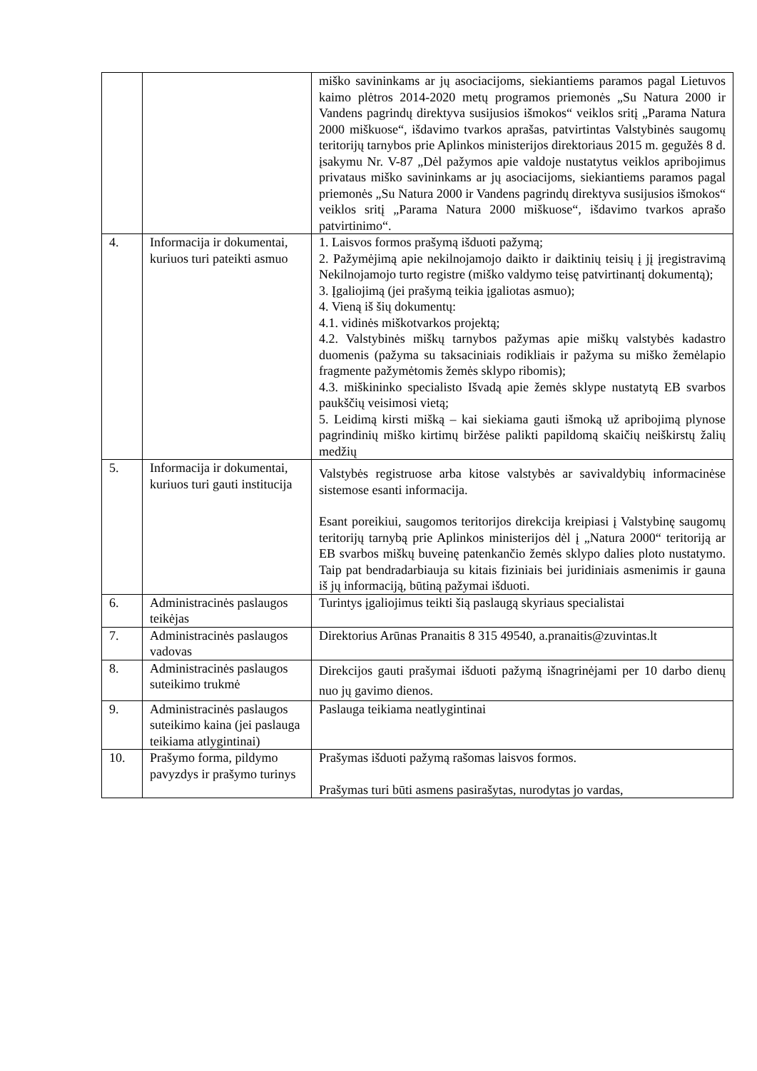| | | miško savininkams ar jų asociacijoms, siekiantiems paramos pagal Lietuvos kaimo plėtros 2014-2020 metų programos priemonės „Su Natura 2000 ir Vandens pagrindų direktyva susijusios išmokos“ veiklos sritį „Parama Natura 2000 miškuose“, išdavimo tvarkos aprašas, patvirtintas Valstybinės saugomų teritorijų tarnybos prie Aplinkos ministerijos direktoriaus 2015 m. gegužės 8 d. įsakymu Nr. V-87 „Dėl pažymos apie valdoje nustatytus veiklos apribojimus privataus miško savininkams ar jų asociacijoms, siekiantiems paramos pagal priemonės „Su Natura 2000 ir Vandens pagrindų direktyva susijusios išmokos“ veiklos sritį „Parama Natura 2000 miškuose“, išdavimo tvarkos aprašo patvirtinimo“. |
| 4. | Informacija ir dokumentai, kuriuos turi pateikti asmuo | 1. Laisvos formos prašymą išduoti pažymą; 2. Pažymėjimą apie nekilnojamojo daikto ir daiktinių teisių į jį įregistravimą Nekilnojamojo turto registre (miško valdymo teisę patvirtinantį dokumentą); 3. Įgaliojimą (jei prašymą teikia įgaliotas asmuo); 4. Vieną iš šių dokumentų: 4.1. vidinės miškotvarkos projektą; 4.2. Valstybinės miškų tarnybos pažymas apie miškų valstybės kadastro duomenis (pažyma su taksaciniais rodikliais ir pažyma su miško žemėlapio fragmente pažymėtomis žemės sklypo ribomis); 4.3. miškininko specialisto Išvadą apie žemės sklype nustatytą EB svarbos paukščių veisimosi vietą; 5. Leidimą kirsti mišką – kai siekiama gauti išmoką už apribojimą plynose pagrindinių miško kirtimų biržėse palikti papildomą skaičių neiškirstų žalių medžių |
| 5. | Informacija ir dokumentai, kuriuos turi gauti institucija | Valstybės registruose arba kitose valstybės ar savivaldybių informacinėse sistemose esanti informacija. Esant poreikiui, saugomos teritorijos direkcija kreipiasi į Valstybinę saugomų teritorijų tarnybą prie Aplinkos ministerijos dėl į „Natura 2000“ teritoriją ar EB svarbos miškų buveinę patenkančio žemės sklypo dalies ploto nustatymo. Taip pat bendradarbiauja su kitais fiziniais bei juridiniais asmenimis ir gauna iš jų informaciją, būtiną pažymai išduoti. |
| 6. | Administracinės paslaugos teikėjas | Turintys įgaliojimus teikti šią paslaugą skyriaus specialistai |
| 7. | Administracinės paslaugos vadovas | Direktorius Arūnas Pranaitis 8 315 49540, a.pranaitis@zuvintas.lt |
| 8. | Administracinės paslaugos suteikimo trukmė | Direkcijos gauti prašymai išduoti pažymą išnagrinėjami per 10 darbo dienų nuo jų gavimo dienos. |
| 9. | Administracinės paslaugos suteikimo kaina (jei paslauga teikiama atlygintinai) | Paslauga teikiama neatlygintinai |
| 10. | Prašymo forma, pildymo pavyzdys ir prašymo turinys | Prašymas išduoti pažymą rašomas laisvos formos. Prašymas turi būti asmens pasirašytas, nurodytas jo vardas, |